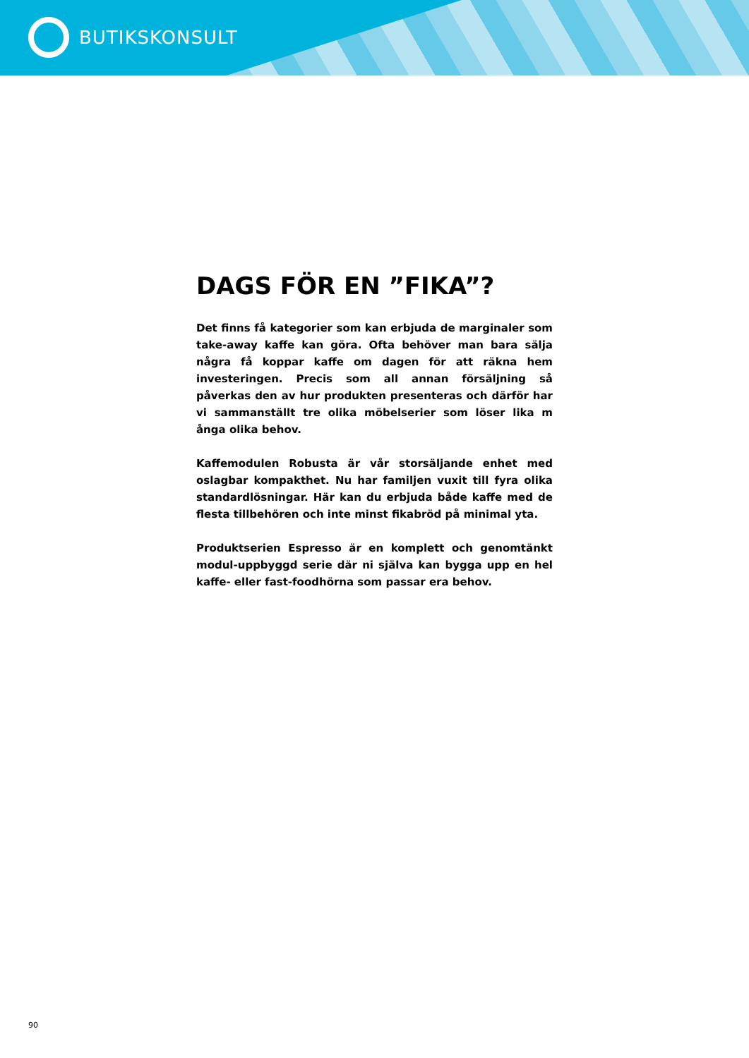BUTIKSKONSULT
DAGS FÖR EN ”FIKA”?
Det finns få kategorier som kan erbjuda de marginaler som take-away kaffe kan göra. Ofta behöver man bara sälja några få koppar kaffe om dagen för att räkna hem investeringen. Precis som all annan försäljning så påverkas den av hur produkten presenteras och därför har vi sammanställt tre olika möbelserier som löser lika m ånga olika behov.
Kaffemodulen Robusta är vår storsäljande enhet med oslagbar kompakthet. Nu har familjen vuxit till fyra olika standardlösningar. Här kan du erbjuda både kaffe med de flesta tillbehören och inte minst fikabröd på minimal yta.
Produktserien Espresso är en komplett och genomtänkt modul-uppbyggd serie där ni själva kan bygga upp en hel kaffe- eller fast-foodhörna som passar era behov.
90